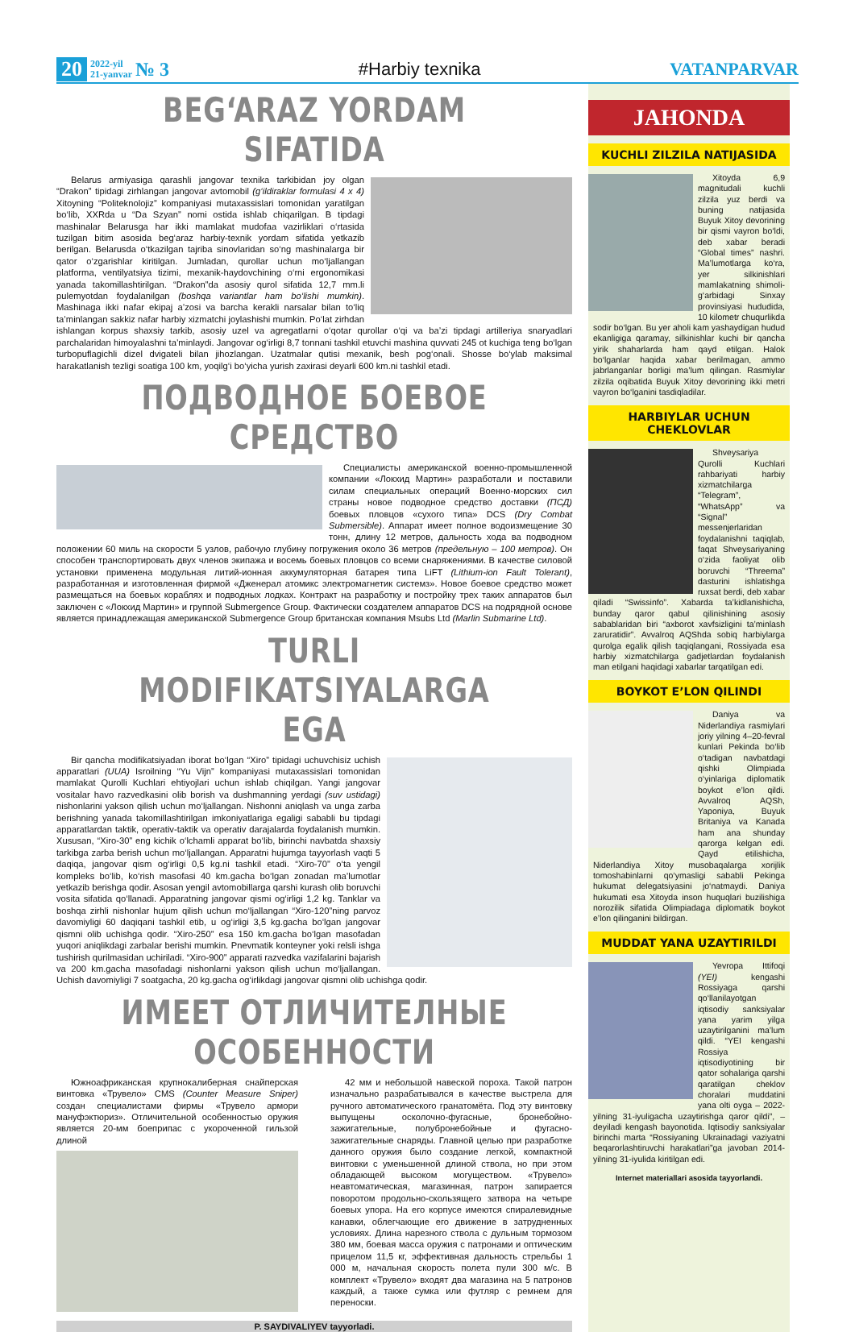20 2022-yil
21-yanvar № 3 #Harbiy texnika VATANPARVAR
BEG‘ARAZ YORDAM SIFATIDA
Belarus armiyasiga qarashli jangovar texnika tarkibidan joy olgan “Drakon” tipidagi zirhlangan jangovar avtomobil (g‘ildiraklar formulasi 4 x 4) Xitoyning “Politeknolojiz” kompaniyasi mutaxassislari tomonidan yaratilgan bo‘lib, XXRda u “Da Szyan” nomi ostida ishlab chiqarilgan. B tipdagi mashinalar Belarusga har ikki mamlakat mudofaa vazirliklari o‘rtasida tuzilgan bitim asosida beg‘araz harbiy-texnik yordam sifatida yetkazib berilgan. Belarusda o‘tkazilgan tajriba sinovlaridan so‘ng mashinalarga bir qator o‘zgarishlar kiritilgan. Jumladan, qurollar uchun mo‘ljallangan platforma, ventilyatsiya tizimi, mexanik-haydovchining o‘rni ergonomikasi yanada takomillashtirilgan. “Drakon”da asosiy qurol sifatida 12,7 mm.li pulemyotdan foydalanilgan (boshqa variantlar ham bo‘lishi mumkin). Mashinaga ikki nafar ekipaj a’zosi va barcha kerakli narsalar bilan to‘liq ta’minlangan sakkiz nafar harbiy xizmatchi joylashishi mumkin. Po‘lat zirhdan ishlangan korpus shaxsiy tarkib, asosiy uzel va agregatlarni o‘qotar qurollar o‘qi va ba’zi tipdagi artilleriya snaryadlari parchalaridan himoyalashni ta’minlaydi. Jangovar og‘irligi 8,7 tonnani tashkil etuvchi mashina quvvati 245 ot kuchiga teng bo‘lgan turbopuflagichli dizel dvigateli bilan jihozlangan. Uzatmalar qutisi mexanik, besh pog‘onali. Shosse bo‘ylab maksimal harakatlanish tezligi soatiga 100 km, yoqilg‘i bo‘yicha yurish zaxirasi deyarli 600 km.ni tashkil etadi.
ПОДВОДНОЕ БОЕВОЕ СРЕДСТВО
Специалисты американской военно-промышленной компании «Локхид Мартин» разработали и поставили силам специальных операций Военно-морских сил страны новое подводное средство доставки (ПСД) боевых пловцов «сухого типа» DCS (Dry Combat Submersible). Аппарат имеет полное водоизмещение 30 тонн, длину 12 метров, дальность хода ва подводном положении 60 миль на скорости 5 узлов, рабочую глубину погружения около 36 метров (предельную – 100 метров). Он способен транспортировать двух членов экипажа и восемь боевых пловцов со всеми снаряжениями. В качестве силовой установки применена модульная литий-ионная аккумуляторная батарея типа LiFT (Lithium-ion Fault Tolerant), разработанная и изготовленная фирмой «Дженерал атомикс электромагнетик системз». Новое боевое средство может размещаться на боевых кораблях и подводных лодках. Контракт на разработку и постройку трех таких аппаратов был заключен с «Локхид Мартин» и группой Submergence Group. Фактически создателем аппаратов DCS на подрядной основе является принадлежащая американской Submergence Group британская компания Msubs Ltd (Marlin Submarine Ltd).
TURLI MODIFIKATSIYALARGA EGA
Bir qancha modifikatsiyadan iborat bo‘lgan “Xiro” tipidagi uchuvchisiz uchish apparatlari (UUA) Isroilning “Yu Vijn” kompaniyasi mutaxassislari tomonidan mamlakat Qurolli Kuchlari ehtiyojlari uchun ishlab chiqilgan. Yangi jangovar vositalar havo razvedkasini olib borish va dushmanning yerdagi (suv ustidagi) nishonlarini yakson qilish uchun mo‘ljallangan. Nishonni aniqlash va unga zarba berishning yanada takomillashtirilgan imkoniyatlariga egaligi sababli bu tipdagi apparatlardan taktik, operativ-taktik va operativ darajalarda foydalanish mumkin. Xususan, “Xiro-30” eng kichik o‘lchamli apparat bo‘lib, birinchi navbatda shaxsiy tarkibga zarba berish uchun mo‘ljallangan. Apparatni hujumga tayyorlash vaqti 5 daqiqa, jangovar qism og‘irligi 0,5 kg.ni tashkil etadi. “Xiro-70” o‘ta yengil kompleks bo‘lib, ko‘rish masofasi 40 km.gacha bo‘lgan zonadan ma’lumotlar yetkazib berishga qodir. Asosan yengil avtomobillarga qarshi kurash olib boruvchi vosita sifatida qo‘llanadi. Apparatning jangovar qismi og‘irligi 1,2 kg. Tanklar va boshqa zirhli nishonlar hujum qilish uchun mo‘ljallangan “Xiro-120”ning parvoz davomiyligi 60 daqiqani tashkil etib, u og‘irligi 3,5 kg.gacha bo‘lgan jangovar qismni olib uchishga qodir. “Xiro-250” esa 150 km.gacha bo‘lgan masofadan yuqori aniqlikdagi zarbalar berishi mumkin. Pnevmatik konteyner yoki relsli ishga tushirish qurilmasidan uchiriladi. “Xiro-900” apparati razvedka vazifalarini bajarish va 200 km.gacha masofadagi nishonlarni yakson qilish uchun mo‘ljallangan. Uchish davomiyligi 7 soatgacha, 20 kg.gacha og‘irlikdagi jangovar qismni olib uchishga qodir.
ИМЕЕТ ОТЛИЧИТЕЛНЫЕ ОСОБЕННОСТИ
Южноафриканская крупнокалиберная снайперская винтовка «Трувело» CMS (Counter Measure Sniper) создан специалистами фирмы «Трувело армори мануфэктюриз». Отличительной особенностью оружия является 20-мм боеприпас с укороченной гильзой длиной
42 мм и небольшой навеской пороха. Такой патрон изначально разрабатывался в качестве выстрела для ручного автоматического гранатомёта. Под эту винтовку выпущены осколочно-фугасные, бронебойно-зажигательные, полубронебойные и фугасно-зажигательные снаряды. Главной целью при разработке данного оружия было создание легкой, компактной винтовки с уменьшенной длиной ствола, но при этом обладающей высоком могуществом. «Трувело» неавтоматическая, магазинная, патрон запирается поворотом продольно-скользящего затвора на четыре боевых упора. На его корпусе имеются спиралевидные канавки, облегчающие его движение в затрудненных условиях. Длина нарезного ствола с дульным тормозом 380 мм, боевая масса оружия с патронами и оптическим прицелом 11,5 кг, эффективная дальность стрельбы 1 000 м, начальная скорость полета пули 300 м/с. В комплект «Трувело» входят два магазина на 5 патронов каждый, а также сумка или футляр с ремнем для переноски.
P. SAYDIVALIYEV tayyorladi.
JAHONDA
KUCHLI ZILZILA NATIJASIDA
Xitoyda 6,9 magnitudali kuchli zilzila yuz berdi va buning natijasida Buyuk Xitoy devorining bir qismi vayron bo‘ldi, deb xabar beradi “Global times” nashri. Ma’lumotlarga ko‘ra, yer silkinishlari mamlakatning shimoli-g‘arbidagi Sinxay provinsiyasi hududida, 10 kilometr chuqurlikda sodir bo‘lgan. Bu yer aholi kam yashaydigan hudud ekanligiga qaramay, silkinishlar kuchi bir qancha yirik shaharlarda ham qayd etilgan. Halok bo‘lganlar haqida xabar berilmagan, ammo jabrlanganlar borligi ma’lum qilingan. Rasmiylar zilzila oqibatida Buyuk Xitoy devorining ikki metri vayron bo‘lganini tasdiqladilar.
HARBIYLAR UCHUN CHEKLOVLAR
Shveysariya Qurolli Kuchlari rahbariyati harbiy xizmatchilarga “Telegram”, “WhatsApp” va “Signal” messenjerlaridan foydalanishni taqiqlab, faqat Shveysariyaning o‘zida faoliyat olib boruvchi “Threema” dasturini ishlatishga ruxsat berdi, deb xabar qiladi “Swissinfo”. Xabarda ta’kidlanishicha, bunday qaror qabul qilinishining asosiy sabablaridan biri “axborot xavfsizligini ta’minlash zaruratidir”. Avvalroq AQShda sobiq harbiylarga qurolga egalik qilish taqiqlangani, Rossiyada esa harbiy xizmatchilarga gadjetlardan foydalanish man etilgani haqidagi xabarlar tarqatilgan edi.
BOYKOT E’LON QILINDI
Daniya va Niderlandiya rasmiylari joriy yilning 4–20-fevral kunlari Pekinda bo‘lib o‘tadigan navbatdagi qishki Olimpiada o‘yinlariga diplomatik boykot e’lon qildi. Avvalroq AQSh, Yaponiya, Buyuk Britaniya va Kanada ham ana shunday qarorga kelgan edi. Qayd etilishicha, Niderlandiya Xitoy musobaqalarga xorijlik tomoshabinlarni qo‘ymasligi sababli Pekinga hukumat delegatsiyasini jo‘natmaydi. Daniya hukumati esa Xitoyda inson huquqlari buzilishiga norozilik sifatida Olimpiadaga diplomatik boykot e’lon qilinganini bildirgan.
MUDDAT YANA UZAYTIRILDI
Yevropa Ittifoqi (YEI) kengashi Rossiyaga qarshi qo‘llanilayotgan iqtisodiy sanksiyalar yana yarim yilga uzaytirilganini ma’lum qildi. “YEI kengashi Rossiya iqtisodiyotining bir qator sohalariga qarshi qaratilgan cheklov choralari muddatini yana olti oyga – 2022-yilning 31-iyuligacha uzaytirishga qaror qildi”, – deyiladi kengash bayonotida. Iqtisodiy sanksiyalar birinchi marta “Rossiyaning Ukrainadagi vaziyatni beqarorlashtiruvchi harakatlari”ga javoban 2014-yilning 31-iyulida kiritilgan edi.
Internet materiallari asosida tayyorlandi.